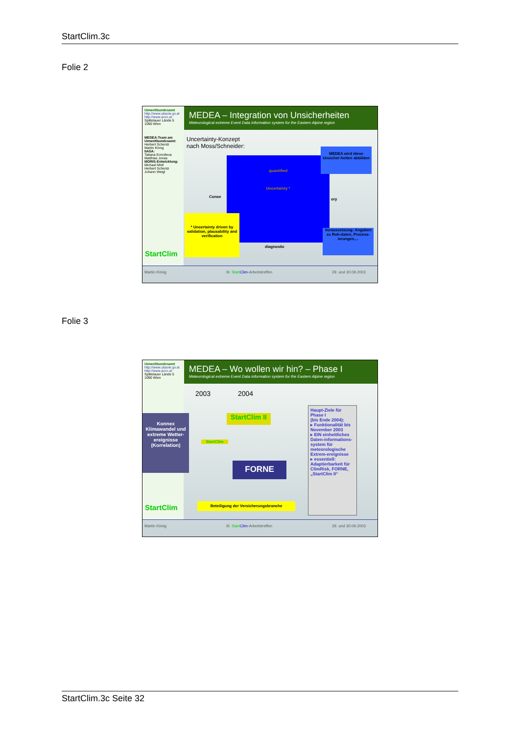StartClim.3c
Folie 2
Umweltbundesamt
http://www.ubavie.gv.at
http://www.accc.at
Spittelauer Lände 5
1090 Wien
MEDEA-Team am Umweltbundesamt:
Herbert Schentz
Martin König
IIASA:
Tatiana Ermolieva
Matthias Jonas
MORIS-Entwicklung:
Michael Mirtl
Herbert Schentz
Johann Weigl
StartClim
MEDEA – Integration von Unsicherheiten
Meteorological extreme Event Data information system for the Eastern Alpine region
Uncertainty-Konzept
nach Moss/Schneider:
quantified
Uncertainty *
MEDEA wird diese Unsicher-heiten abbilden
Conse
ory
* Uncertainty driven by validation, plausability and verification
diagnostic
Voraussetzung: Angaben zu Roh-daten, Prozess-ierungen,...
Martin König III. Start Clim-Arbeitstreffen 29. und 30.09.2003
Folie 3
Umweltbundesamt
http://www.ubavie.gv.at
http://www.accc.at
Spittelauer Lände 5
1090 Wien
Konnex Klimawandel und extreme Wetter-ereignisse (Korrelation)
StartClim
MEDEA – Wo wollen wir hin? – Phase I
Meteorological extreme Event Data information system for the Eastern Alpine region
2003 2004
StartClim II
StartClim
FORNE
Beteiligung der Versicherungsbranche
Haupt-Ziele für Phase I
(bis Ende 2004):
▸ Funktionalität bis November 2003
▸ EIN einheitliches Daten-informations-system für meteorologische Extrem-ereignisse
▸ essentiell: Adaptierbarkeit für ClimRisk, FORNE, „StartClim II“
Martin König III. Start Clim-Arbeitstreffen 29. und 30.09.2003
StartClim.3c Seite 32